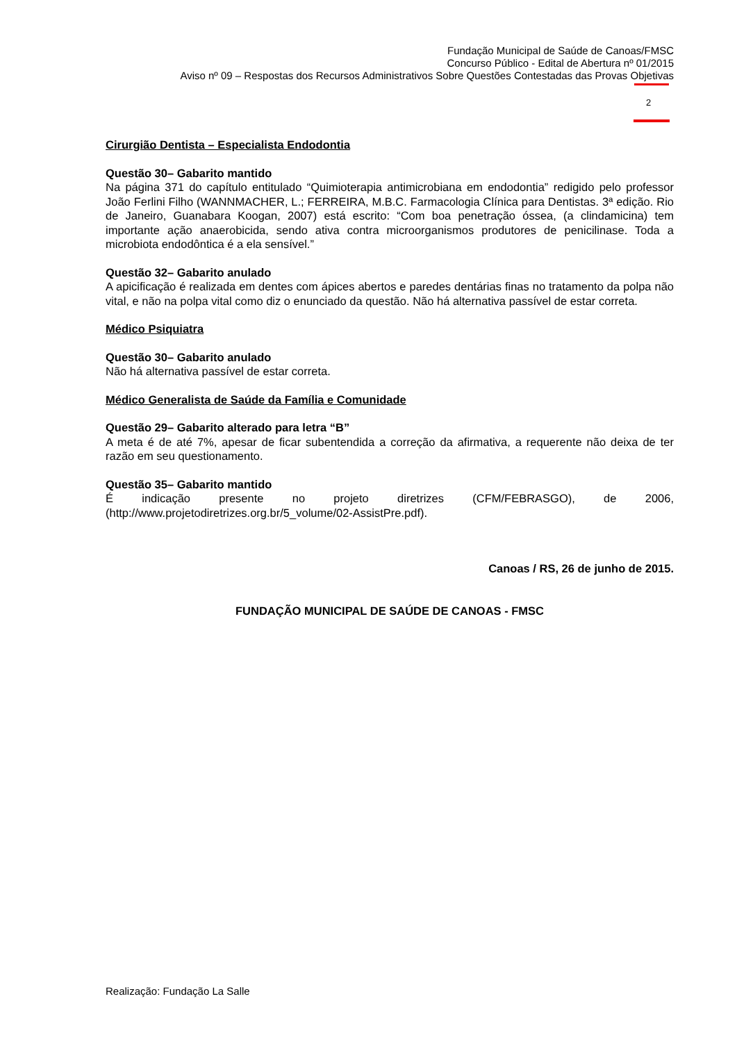Fundação Municipal de Saúde de Canoas/FMSC
Concurso Público - Edital de Abertura nº 01/2015
Aviso nº 09 – Respostas dos Recursos Administrativos Sobre Questões Contestadas das Provas Objetivas
2
Cirurgião Dentista – Especialista Endodontia
Questão 30– Gabarito mantido
Na página 371 do capítulo entitulado “Quimioterapia antimicrobiana em endodontia” redigido pelo professor João Ferlini Filho (WANNMACHER, L.; FERREIRA, M.B.C. Farmacologia Clínica para Dentistas. 3ª edição. Rio de Janeiro, Guanabara Koogan, 2007) está escrito: “Com boa penetração óssea, (a clindamicina) tem importante ação anaerobicida, sendo ativa contra microorganismos produtores de penicilinase. Toda a microbiota endodôntica é a ela sensível.”
Questão 32– Gabarito anulado
A apicificação é realizada em dentes com ápices abertos e paredes dentárias finas no tratamento da polpa não vital, e não na polpa vital como diz o enunciado da questão. Não há alternativa passível de estar correta.
Médico Psiquiatra
Questão 30– Gabarito anulado
Não há alternativa passível de estar correta.
Médico Generalista de Saúde da Família e Comunidade
Questão 29– Gabarito alterado para letra “B”
A meta é de até 7%, apesar de ficar subentendida a correção da afirmativa, a requerente não deixa de ter razão em seu questionamento.
Questão 35– Gabarito mantido
É indicação presente no projeto diretrizes (CFM/FEBRASGO), de 2006,
(http://www.projetodiretrizes.org.br/5_volume/02-AssistPre.pdf).
Canoas / RS, 26 de junho de 2015.
FUNDAÇÃO MUNICIPAL DE SAÚDE DE CANOAS - FMSC
Realização: Fundação La Salle